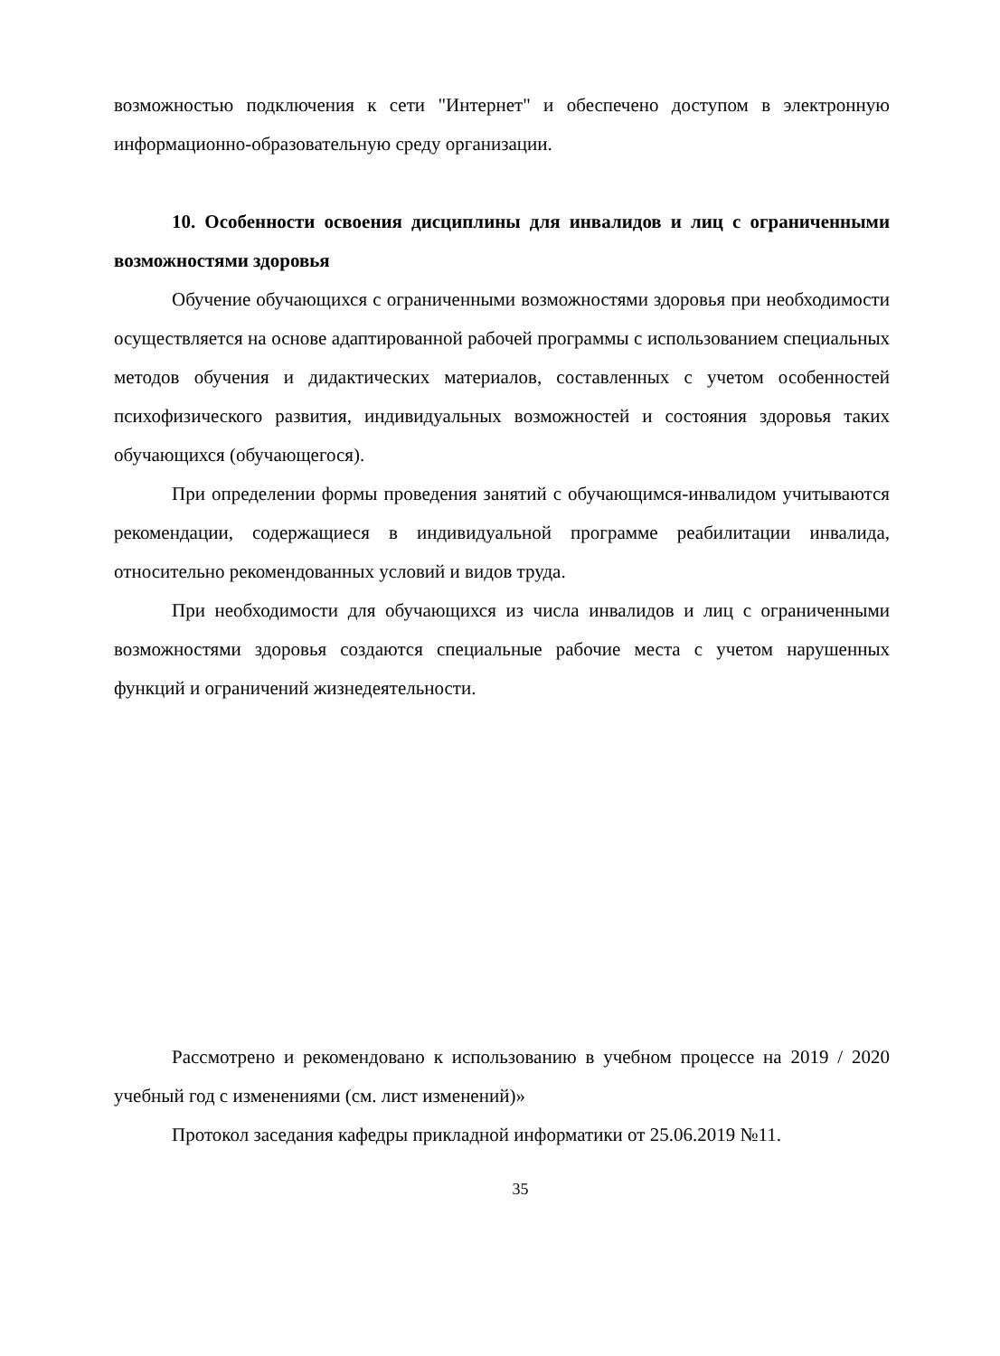возможностью подключения к сети "Интернет" и обеспечено доступом в электронную информационно-образовательную среду организации.
10. Особенности освоения дисциплины для инвалидов и лиц с ограниченными возможностями здоровья
Обучение обучающихся с ограниченными возможностями здоровья при необходимости осуществляется на основе адаптированной рабочей программы с использованием специальных методов обучения и дидактических материалов, составленных с учетом особенностей психофизического развития, индивидуальных возможностей и состояния здоровья таких обучающихся (обучающегося).
При определении формы проведения занятий с обучающимся-инвалидом учитываются рекомендации, содержащиеся в индивидуальной программе реабилитации инвалида, относительно рекомендованных условий и видов труда.
При необходимости для обучающихся из числа инвалидов и лиц с ограниченными возможностями здоровья создаются специальные рабочие места с учетом нарушенных функций и ограничений жизнедеятельности.
Рассмотрено и рекомендовано к использованию в учебном процессе на 2019 / 2020 учебный год с изменениями (см. лист изменений)»
Протокол заседания кафедры прикладной информатики от 25.06.2019 №11.
35